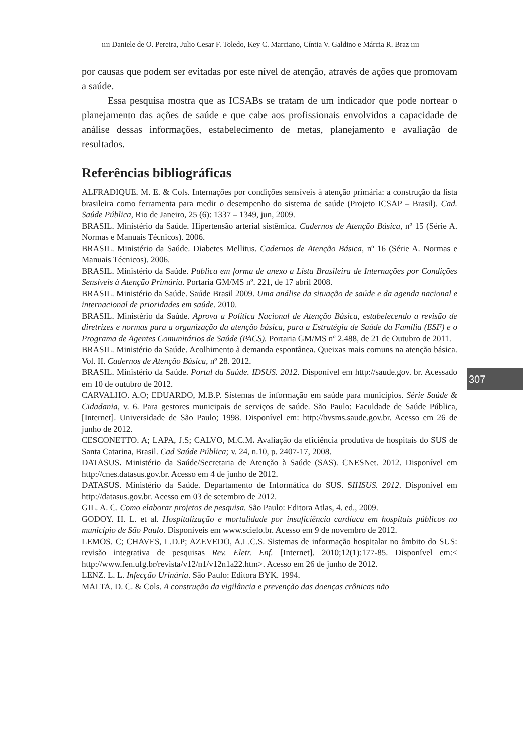ıııı Daniele de O. Pereira, Julio Cesar F. Toledo, Key C. Marciano, Cíntia V. Galdino e Márcia R. Braz ıııı
por causas que podem ser evitadas por este nível de atenção, através de ações que promovam a saúde.
Essa pesquisa mostra que as ICSABs se tratam de um indicador que pode nortear o planejamento das ações de saúde e que cabe aos profissionais envolvidos a capacidade de análise dessas informações, estabelecimento de metas, planejamento e avaliação de resultados.
Referências bibliográficas
ALFRADIQUE. M. E. & Cols. Internações por condições sensíveis à atenção primária: a construção da lista brasileira como ferramenta para medir o desempenho do sistema de saúde (Projeto ICSAP – Brasil). Cad. Saúde Pública, Rio de Janeiro, 25 (6): 1337 – 1349, jun, 2009.
BRASIL. Ministério da Saúde. Hipertensão arterial sistêmica. Cadernos de Atenção Básica, nº 15 (Série A. Normas e Manuais Técnicos). 2006.
BRASIL. Ministério da Saúde. Diabetes Mellitus. Cadernos de Atenção Básica, nº 16 (Série A. Normas e Manuais Técnicos). 2006.
BRASIL. Ministério da Saúde. Publica em forma de anexo a Lista Brasileira de Internações por Condições Sensíveis à Atenção Primária. Portaria GM/MS nº. 221, de 17 abril 2008.
BRASIL. Ministério da Saúde. Saúde Brasil 2009. Uma análise da situação de saúde e da agenda nacional e internacional de prioridades em saúde. 2010.
BRASIL. Ministério da Saúde. Aprova a Política Nacional de Atenção Básica, estabelecendo a revisão de diretrizes e normas para a organização da atenção básica, para a Estratégia de Saúde da Família (ESF) e o Programa de Agentes Comunitários de Saúde (PACS). Portaria GM/MS nº 2.488, de 21 de Outubro de 2011.
BRASIL. Ministério da Saúde. Acolhimento à demanda espontânea. Queixas mais comuns na atenção básica. Vol. II. Cadernos de Atenção Básica, nº 28. 2012.
BRASIL. Ministério da Saúde. Portal da Saúde. IDSUS. 2012. Disponível em http://saude.gov. br. Acessado em 10 de outubro de 2012.
CARVALHO. A.O; EDUARDO, M.B.P. Sistemas de informação em saúde para municípios. Série Saúde & Cidadania, v. 6. Para gestores municipais de serviços de saúde. São Paulo: Faculdade de Saúde Pública, [Internet]. Universidade de São Paulo; 1998. Disponível em: http://bvsms.saude.gov.br. Acesso em 26 de junho de 2012.
CESCONETTO. A; LAPA, J.S; CALVO, M.C.M. Avaliação da eficiência produtiva de hospitais do SUS de Santa Catarina, Brasil. Cad Saúde Pública; v. 24, n.10, p. 2407-17, 2008.
DATASUS. Ministério da Saúde/Secretaria de Atenção à Saúde (SAS). CNESNet. 2012. Disponível em http://cnes.datasus.gov.br. Acesso em 4 de junho de 2012.
DATASUS. Ministério da Saúde. Departamento de Informática do SUS. SIHSUS. 2012. Disponível em http://datasus.gov.br. Acesso em 03 de setembro de 2012.
GIL. A. C. Como elaborar projetos de pesquisa. São Paulo: Editora Atlas, 4. ed., 2009.
GODOY. H. L. et al. Hospitalização e mortalidade por insuficiência cardíaca em hospitais públicos no município de São Paulo. Disponíveis em www.scielo.br. Acesso em 9 de novembro de 2012.
LEMOS. C; CHAVES, L.D.P; AZEVEDO, A.L.C.S. Sistemas de informação hospitalar no âmbito do SUS: revisão integrativa de pesquisas Rev. Eletr. Enf. [Internet]. 2010;12(1):177-85. Disponível em:< http://www.fen.ufg.br/revista/v12/n1/v12n1a22.htm>. Acesso em 26 de junho de 2012.
LENZ. L. L. Infecção Urinária. São Paulo: Editora BYK. 1994.
MALTA. D. C. & Cols. A construção da vigilância e prevenção das doenças crônicas não
307